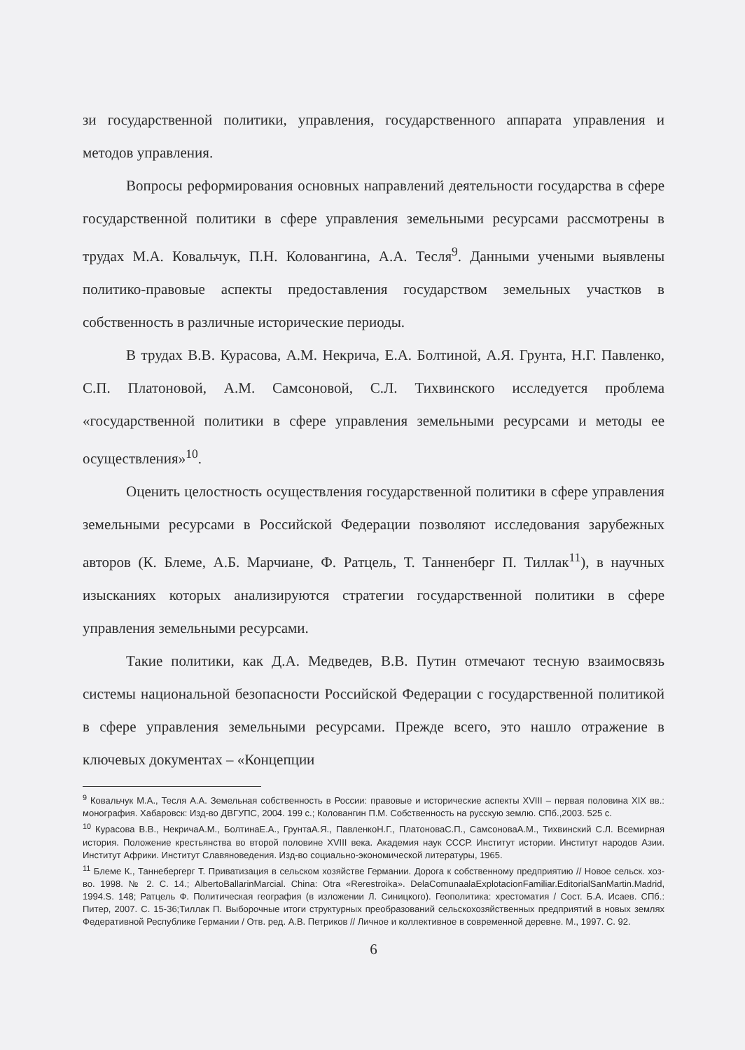зи государственной политики, управления, государственного аппарата управления и методов управления.
Вопросы реформирования основных направлений деятельности государства в сфере государственной политики в сфере управления земельными ресурсами рассмотрены в трудах М.А. Ковальчук, П.Н. Коловангина, А.А. Тесля<sup>9</sup>. Данными учеными выявлены политико-правовые аспекты предоставления государством земельных участков в собственность в различные исторические периоды.
В трудах В.В. Курасова, А.М. Некрича, Е.А. Болтиной, А.Я. Грунта, Н.Г. Павленко, С.П. Платоновой, А.М. Самсоновой, С.Л. Тихвинского исследуется проблема «государственной политики в сфере управления земельными ресурсами и методы ее осуществления»<sup>10</sup>.
Оценить целостность осуществления государственной политики в сфере управления земельными ресурсами в Российской Федерации позволяют исследования зарубежных авторов (К. Блеме, А.Б. Марчиане, Ф. Ратцель, Т. Танненберг П. Тиллак<sup>11</sup>), в научных изысканиях которых анализируются стратегии государственной политики в сфере управления земельными ресурсами.
Такие политики, как Д.А. Медведев, В.В. Путин отмечают тесную взаимосвязь системы национальной безопасности Российской Федерации с государственной политикой в сфере управления земельными ресурсами. Прежде всего, это нашло отражение в ключевых документах – «Концепции
<sup>9</sup> Ковальчук М.А., Тесля А.А. Земельная собственность в России: правовые и исторические аспекты XVIII – первая половина XIX вв.: монография. Хабаровск: Изд-во ДВГУПС, 2004. 199 с.; Коловангин П.М. Собственность на русскую землю. СПб.,2003. 525 с.
<sup>10</sup> Курасова В.В., НекричаА.М., БолтинаЕ.А., ГрунтаА.Я., ПавленкоН.Г., ПлатоноваС.П., СамсоноваА.М., Тихвинский С.Л. Всемирная история. Положение крестьянства во второй половине XVIII века. Академия наук СССР. Институт истории. Институт народов Азии. Институт Африки. Институт Славяноведения. Изд-во социально-экономической литературы, 1965.
<sup>11</sup> Блеме К., Таннебергерг Т. Приватизация в сельском хозяйстве Германии. Дорога к собственному предприятию // Новое сельск. хоз-во. 1998. № 2. С. 14.; AlbertoBallarinMarcial. China: Otra «Rerestroika». DelaComunaalaExplotacionFamiliar.EditorialSanMartin.Madrid, 1994.S. 148; Ратцель Ф. Политическая география (в изложении Л. Синицкого). Геополитика: хрестоматия / Сост. Б.А. Исаев. СПб.: Питер, 2007. С. 15-36;Тиллак П. Выборочные итоги структурных преобразований сельскохозяйственных предприятий в новых землях Федеративной Республике Германии / Отв. ред. А.В. Петриков // Личное и коллективное в современной деревне. М., 1997. С. 92.
6